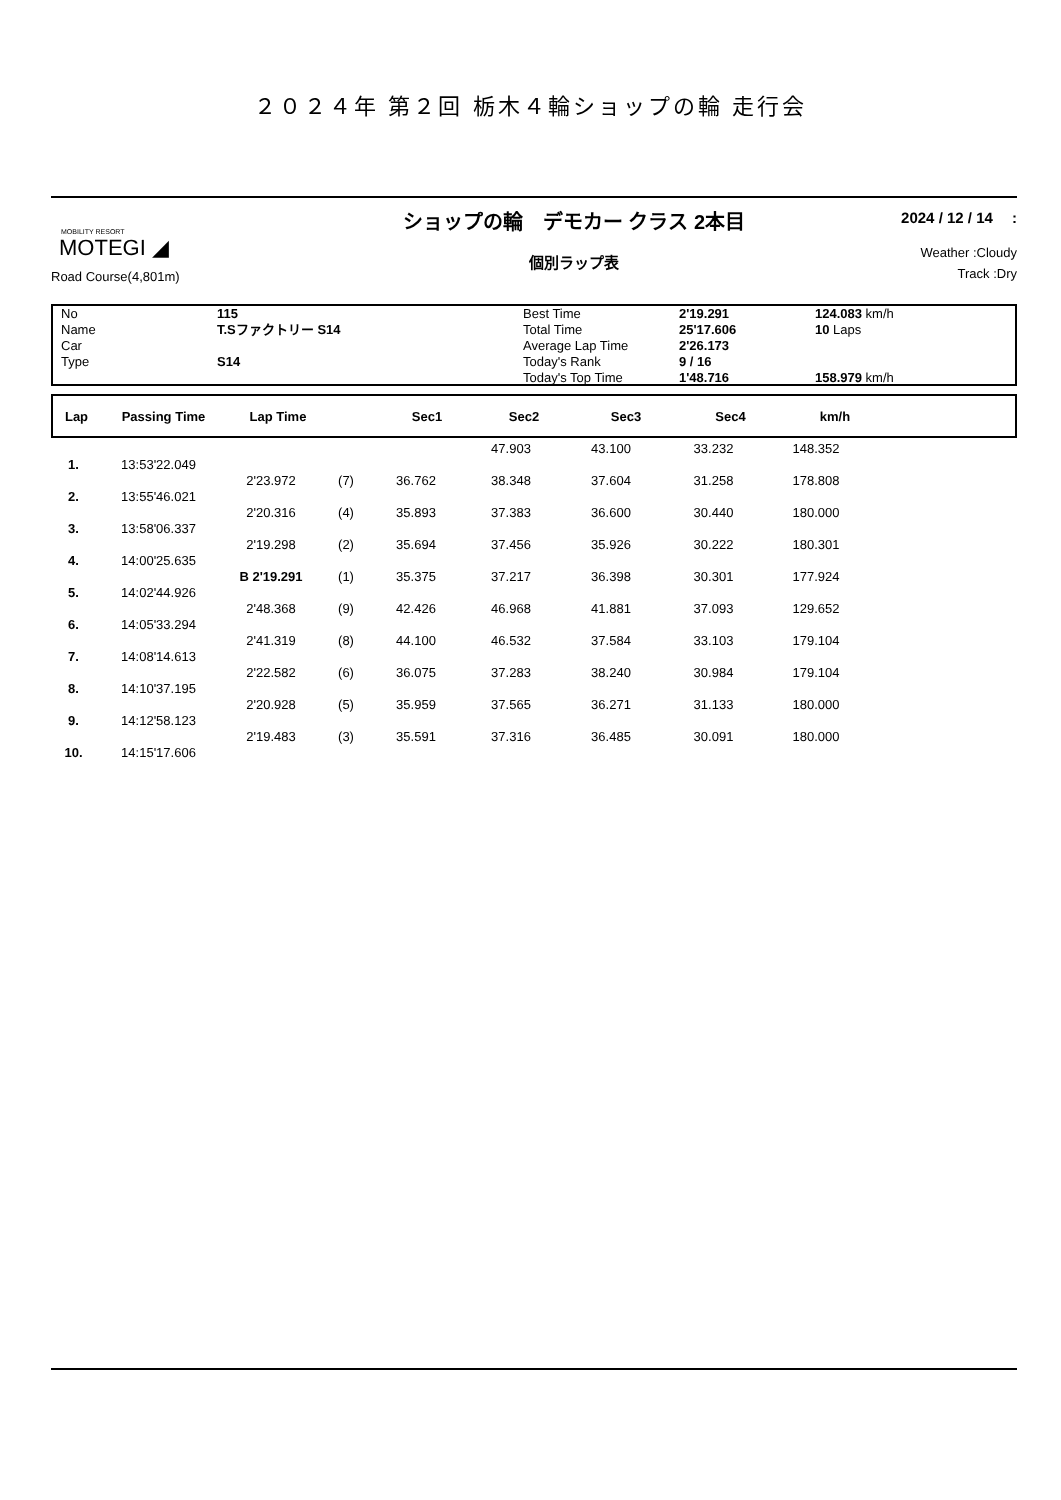２０２４年 第２回 栃木４輪ショップの輪 走行会
MOBILITY RESORT
MOTEGI ◢
Road Course(4,801m)
ショップの輪　デモカー クラス 2本目
個別ラップ表
2024 / 12 / 14　 :
Weather :Cloudy
Track :Dry
| No | 115 | Best Time | 2'19.291 | 124.083 km/h |
| Name | T.Sファクトリー S14 | Total Time | 25'17.606 | 10 Laps |
| Car | | Average Lap Time | 2'26.173 | |
| Type | S14 | Today's Rank | 9 / 16 | |
| | | Today's Top Time | 1'48.716 | 158.979 km/h |
| Lap | Passing Time | Lap Time | | Sec1 | Sec2 | Sec3 | Sec4 | km/h | |
| --- | --- | --- | --- | --- | --- | --- | --- | --- | --- |
| | | | | | 47.903 | 43.100 | 33.232 | 148.352 | |
| 1. | 13:53'22.049 | | | | | | | | |
| | | 2'23.972 | (7) | 36.762 | 38.348 | 37.604 | 31.258 | 178.808 | |
| 2. | 13:55'46.021 | | | | | | | | |
| | | 2'20.316 | (4) | 35.893 | 37.383 | 36.600 | 30.440 | 180.000 | |
| 3. | 13:58'06.337 | | | | | | | | |
| | | 2'19.298 | (2) | 35.694 | 37.456 | 35.926 | 30.222 | 180.301 | |
| 4. | 14:00'25.635 | | | | | | | | |
| | | B 2'19.291 | (1) | 35.375 | 37.217 | 36.398 | 30.301 | 177.924 | |
| 5. | 14:02'44.926 | | | | | | | | |
| | | 2'48.368 | (9) | 42.426 | 46.968 | 41.881 | 37.093 | 129.652 | |
| 6. | 14:05'33.294 | | | | | | | | |
| | | 2'41.319 | (8) | 44.100 | 46.532 | 37.584 | 33.103 | 179.104 | |
| 7. | 14:08'14.613 | | | | | | | | |
| | | 2'22.582 | (6) | 36.075 | 37.283 | 38.240 | 30.984 | 179.104 | |
| 8. | 14:10'37.195 | | | | | | | | |
| | | 2'20.928 | (5) | 35.959 | 37.565 | 36.271 | 31.133 | 180.000 | |
| 9. | 14:12'58.123 | | | | | | | | |
| | | 2'19.483 | (3) | 35.591 | 37.316 | 36.485 | 30.091 | 180.000 | |
| 10. | 14:15'17.606 | | | | | | | | |